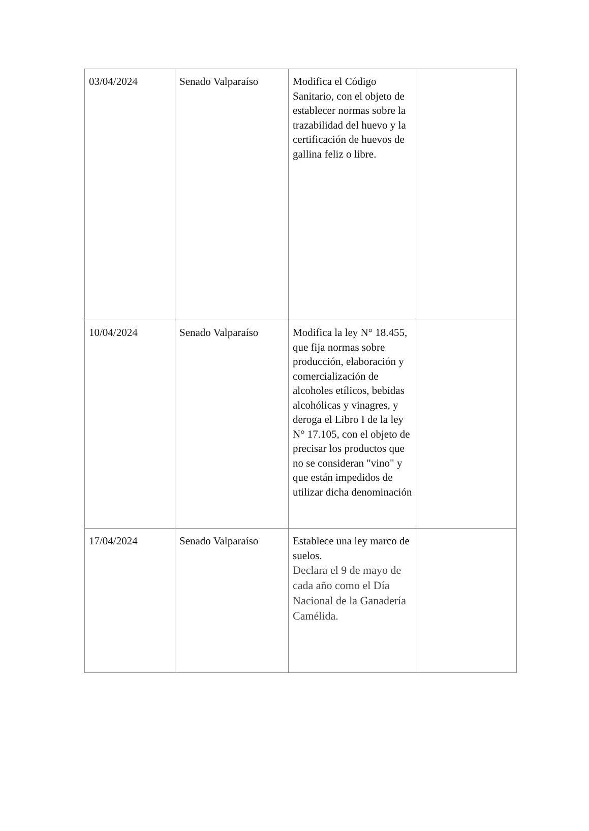| 03/04/2024 | Senado Valparaíso | Modifica el Código Sanitario, con el objeto de establecer normas sobre la trazabilidad del huevo y la certificación de huevos de gallina feliz o libre. | |
| 10/04/2024 | Senado Valparaíso | Modifica la ley N° 18.455, que fija normas sobre producción, elaboración y comercialización de alcoholes etílicos, bebidas alcohólicas y vinagres, y deroga el Libro I de la ley N° 17.105, con el objeto de precisar los productos que no se consideran "vino" y que están impedidos de utilizar dicha denominación | |
| 17/04/2024 | Senado Valparaíso | Establece una ley marco de suelos. Declara el 9 de mayo de cada año como el Día Nacional de la Ganadería Camélida. | |